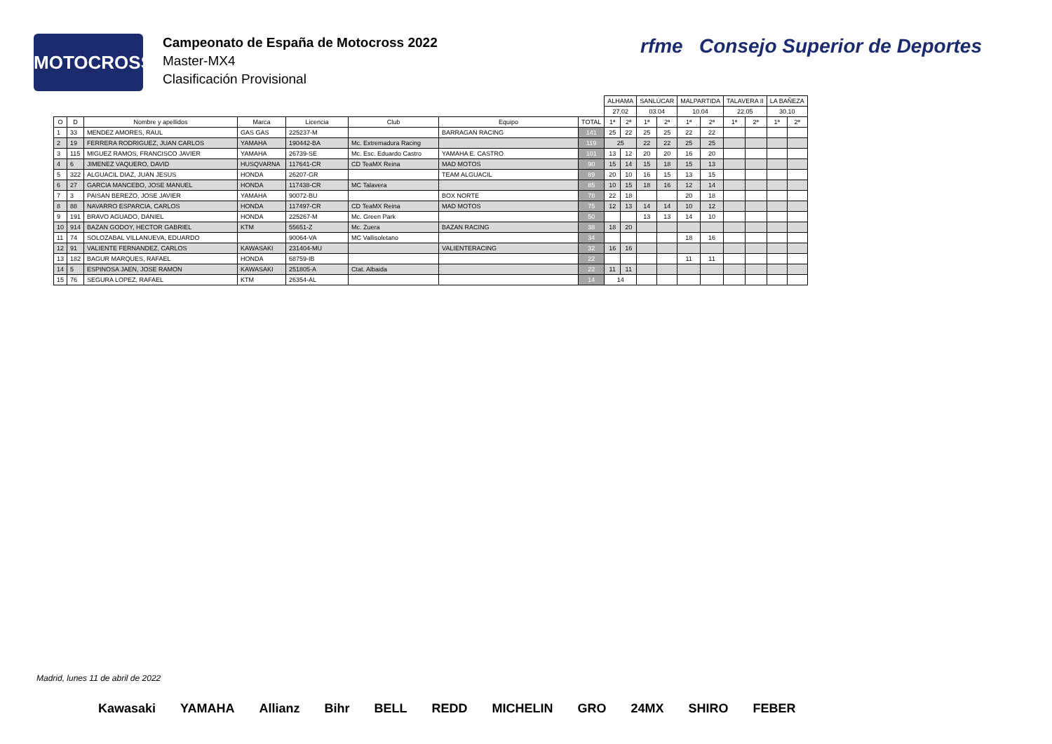MOTOCROSS
Campeonato de España de Motocross 2022
Master-MX4
Clasificación Provisional
rfme Consejo Superior de Deportes
| | | | | | | | | ALHAMA | | SANLÚCAR | | MALPARTIDA | | TALAVERA II | | LA BAÑEZA | |
| | | | | | | | | 27.02 | | 03.04 | | 10.04 | | 22.05 | | 30.10 | |
| O | D | Nombre y apellidos | Marca | Licencia | Club | Equipo | TOTAL | 1ª | 2ª | 1ª | 2ª | 1ª | 2ª | 1ª | 2ª | 1ª | 2ª |
| 1 | 33 | MENDEZ AMORES, RAUL | GAS GAS | 225237-M | | BARRAGAN RACING | 141 | 25 | 22 | 25 | 25 | 22 | 22 | | | | |
| 2 | 19 | FERRERA RODRIGUEZ, JUAN CARLOS | YAMAHA | 190442-BA | Mc. Extremadura Racing | | 119 | 25 | | 22 | 22 | 25 | 25 | | | | |
| 3 | 115 | MIGUEZ RAMOS, FRANCISCO JAVIER | YAMAHA | 26739-SE | Mc. Esc. Eduardo Castro | YAMAHA E. CASTRO | 101 | 13 | 12 | 20 | 20 | 16 | 20 | | | | |
| 4 | 6 | JIMENEZ VAQUERO, DAVID | HUSQVARNA | 117641-CR | CD TeaMX Reina | MAD MOTOS | 90 | 15 | 14 | 15 | 18 | 15 | 13 | | | | |
| 5 | 322 | ALGUACIL DIAZ, JUAN JESUS | HONDA | 26207-GR | | TEAM ALGUACIL | 89 | 20 | 10 | 16 | 15 | 13 | 15 | | | | |
| 6 | 27 | GARCIA MANCEBO, JOSE MANUEL | HONDA | 117438-CR | MC Talavera | | 85 | 10 | 15 | 18 | 16 | 12 | 14 | | | | |
| 7 | 3 | PAISAN BEREZO, JOSE JAVIER | YAMAHA | 90072-BU | | BOX NORTE | 78 | 22 | 18 | | | 20 | 18 | | | | |
| 8 | 88 | NAVARRO ESPARCIA, CARLOS | HONDA | 117497-CR | CD TeaMX Reina | MAD MOTOS | 75 | 12 | 13 | 14 | 14 | 10 | 12 | | | | |
| 9 | 191 | BRAVO AGUADO, DANIEL | HONDA | 225267-M | Mc. Green Park | | 50 | | | 13 | 13 | 14 | 10 | | | | |
| 10 | 914 | BAZAN GODOY, HECTOR GABRIEL | KTM | 55651-Z | Mc. Zuera | BAZAN RACING | 38 | 18 | 20 | | | | | | | | |
| 11 | 74 | SOLOZABAL VILLANUEVA, EDUARDO | | 90064-VA | MC Vallisoletano | | 34 | | | | | 18 | 16 | | | | |
| 12 | 91 | VALIENTE FERNANDEZ, CARLOS | KAWASAKI | 231404-MU | | VALIENTERACING | 32 | 16 | 16 | | | | | | | | |
| 13 | 182 | BAGUR MARQUES, RAFAEL | HONDA | 68759-IB | | | 22 | | | | | 11 | 11 | | | | |
| 14 | 5 | ESPINOSA JAEN, JOSE RAMON | KAWASAKI | 251805-A | Ctat. Albaida | | 22 | 11 | 11 | | | | | | | | |
| 15 | 76 | SEGURA LOPEZ, RAFAEL | KTM | 26354-AL | | | 14 | 14 | | | | | | | | | |
Madrid, lunes 11 de abril de 2022
Kawasaki YAMAHA Allianz Bihr BELL REDD MICHELIN GRO 24MX SHIRO FEBER